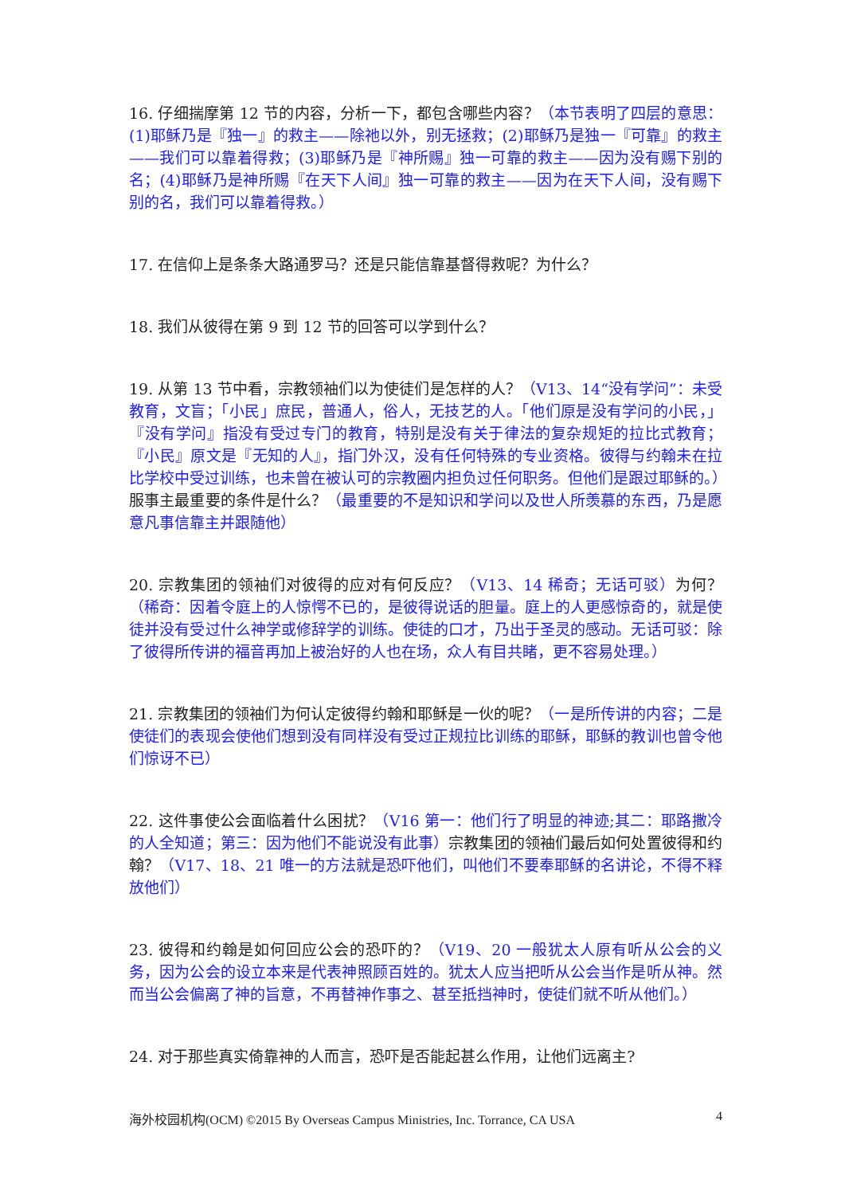16. 仔细揣摩第 12 节的内容，分析一下，都包含哪些内容？（本节表明了四层的意思：(1)耶稣乃是『独一』的救主——除祂以外，别无拯救；(2)耶稣乃是独一『可靠』的救主——我们可以靠着得救；(3)耶稣乃是『神所赐』独一可靠的救主——因为没有赐下别的名；(4)耶稣乃是神所赐『在天下人间』独一可靠的救主——因为在天下人间，没有赐下别的名，我们可以靠着得救。）
17. 在信仰上是条条大路通罗马？还是只能信靠基督得救呢？为什么？
18. 我们从彼得在第 9 到 12 节的回答可以学到什么？
19. 从第 13 节中看，宗教领袖们以为使徒们是怎样的人？（V13、14“没有学问”：未受教育，文盲；「小民」庶民，普通人，俗人，无技艺的人。「他们原是没有学问的小民，」『没有学问』指没有受过专门的教育，特别是没有关于律法的复杂规矩的拉比式教育；『小民』原文是『无知的人』，指门外汉，没有任何特殊的专业资格。彼得与约翰未在拉比学校中受过训练，也未曾在被认可的宗教圈内担负过任何职务。但他们是跟过耶稣的。）服事主最重要的条件是什么？（最重要的不是知识和学问以及世人所羡慕的东西，乃是愿意凡事信靠主并跟随他）
20. 宗教集团的领袖们对彼得的应对有何反应？（V13、14 稀奇；无话可驳）为何？（稀奇：因着令庭上的人惊愕不已的，是彼得说话的胆量。庭上的人更感惊奇的，就是使徒并没有受过什么神学或修辞学的训练。使徒的口才，乃出于圣灵的感动。无话可驳：除了彼得所传讲的福音再加上被治好的人也在场，众人有目共睹，更不容易处理。）
21. 宗教集团的领袖们为何认定彼得约翰和耶稣是一伙的呢？（一是所传讲的内容；二是使徒们的表现会使他们想到没有同样没有受过正规拉比训练的耶稣，耶稣的教训也曾令他们惊讶不已）
22. 这件事使公会面临着什么困扰？（V16 第一：他们行了明显的神迹;其二：耶路撒冷的人全知道；第三：因为他们不能说没有此事）宗教集团的领袖们最后如何处置彼得和约翰？（V17、18、21 唯一的方法就是恐吓他们，叫他们不要奉耶稣的名讲论，不得不释放他们）
23. 彼得和约翰是如何回应公会的恐吓的？（V19、20 一般犹太人原有听从公会的义务，因为公会的设立本来是代表神照顾百姓的。犹太人应当把听从公会当作是听从神。然而当公会偏离了神的旨意，不再替神作事之、甚至抵挡神时，使徒们就不听从他们。）
24. 对于那些真实倚靠神的人而言，恐吓是否能起甚么作用，让他们远离主?
海外校园机构(OCM) ©2015 By Overseas Campus Ministries, Inc. Torrance, CA USA 4